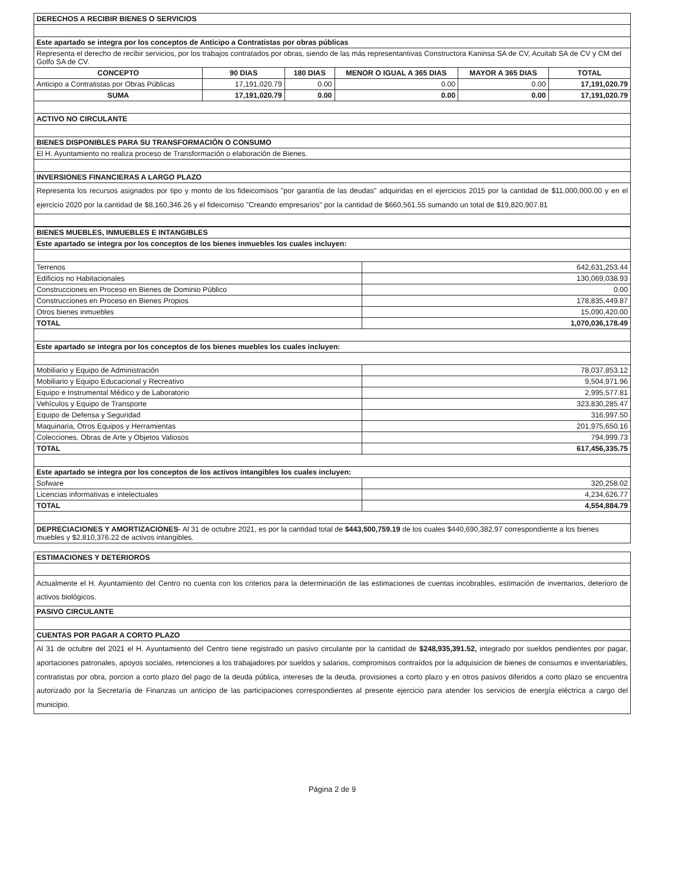| DERECHOS A RECIBIR BIENES O SERVICIOS | | | | | |
| Este apartado se integra por los conceptos de Anticipo a Contratistas por obras públicas | | | | | |
| Representa el derecho de recibir servicios, por los trabajos contratados por obras, siendo de las más representantivas Constructora Kaninsa SA de CV, Acuitab SA de CV y CM del Golfo SA de CV. | | | | | |
| CONCEPTO | 90 DIAS | 180 DIAS | MENOR O IGUAL A 365 DIAS | MAYOR A 365 DIAS | TOTAL |
| Anticipo a Contratistas por Obras Públicas | 17,191,020.79 | 0.00 | 0.00 | 0.00 | 17,191,020.79 |
| SUMA | 17,191,020.79 | 0.00 | 0.00 | 0.00 | 17,191,020.79 |
| ACTIVO NO CIRCULANTE | | | | | |
| BIENES DISPONIBLES PARA SU TRANSFORMACIÓN O CONSUMO | | | | | |
| El H. Ayuntamiento no realiza proceso de Transformación o elaboración de Bienes. | | | | | |
| INVERSIONES FINANCIERAS A LARGO PLAZO | | | | | |
| Representa los recursos asignados por tipo y monto de los fideicomisos "por garantía de las deudas" adquiridas en el ejercicios 2015 por la cantidad de $11,000,000.00 y en el ejercicio 2020 por la cantidad de $8,160,346.26 y el fideicomiso "Creando empresarios" por la cantidad de $660,561.55 sumando un total de $19,820,907.81 | | | | | |
| BIENES MUEBLES, INMUEBLES E INTANGIBLES | |
| Este apartado se integra por los conceptos de los bienes inmuebles los cuales incluyen: | |
| Terrenos | 642,631,253.44 |
| Edificios no Habitacionales | 130,069,038.93 |
| Construcciones en Proceso en Bienes de Dominio Público | 0.00 |
| Construcciones en Proceso en Bienes Propios | 178,835,449.87 |
| Otros bienes inmuebles | 15,090,420.00 |
| TOTAL | 1,070,036,178.49 |
| Este apartado se integra por los conceptos de los bienes muebles los cuales incluyen: | |
| Mobiliario y Equipo de Administración | 78,037,853.12 |
| Mobiliario y Equipo Educacional y Recreativo | 9,504,971.96 |
| Equipo e Instrumental Médico y de Laboratorio | 2,995,577.81 |
| Vehículos y Equipo de Transporte | 323,830,285.47 |
| Equipo de Defensa y Seguridad | 316,997.50 |
| Maquinaria, Otros Equipos y Herramientas | 201,975,650.16 |
| Colecciones, Obras de Arte y Objetos Valiosos | 794,999.73 |
| TOTAL | 617,456,335.75 |
| Este apartado se integra por los conceptos de los activos intangibles los cuales incluyen: | |
| Sofware | 320,258.02 |
| Licencias informativas e intelectuales | 4,234,626.77 |
| TOTAL | 4,554,884.79 |
| DEPRECIACIONES Y AMORTIZACIONES - Al 31 de octubre 2021, es por la cantidad total de $443,500,759.19 de los cuales $440,690,382.97 correspondiente a los bienes muebles y $2,810,376.22 de activos intangibles. | |
| ESTIMACIONES Y DETERIOROS |
| Actualmente el H. Ayuntamiento del Centro no cuenta con los criterios para la determinación de las estimaciones de cuentas incobrables, estimación de inventarios, deterioro de activos biológicos. |
| PASIVO CIRCULANTE |
| CUENTAS POR PAGAR A CORTO PLAZO |
| Al 31 de octubre del 2021 el H. Ayuntamiento del Centro tiene registrado un pasivo circulante por la cantidad de $248,935,391.52, integrado por sueldos pendientes por pagar, aportaciones patronales, apoyos sociales, retenciones a los trabajadores por sueldos y salarios, compromisos contraídos por la adquisicion de bienes de consumos e inventariables, contratistas por obra, porcion a corto plazo del pago de la deuda pública, intereses de la deuda, provisiones a corto plazo y en otros pasivos diferidos a corto plazo se encuentra autorizado por la Secretaría de Finanzas un anticipo de las participaciones correspondientes al presente ejercicio para atender los servicios de energía eléctrica a cargo del municipio. |
Página 2 de 9